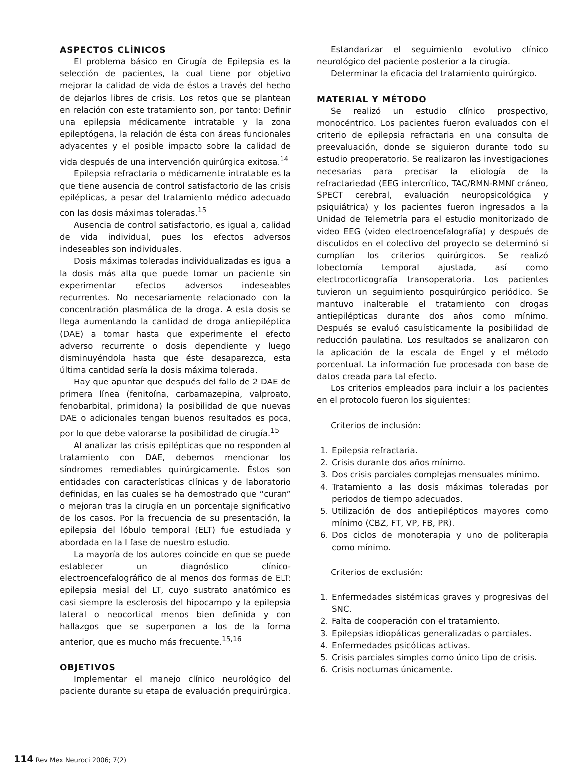ASPECTOS CLÍNICOS
El problema básico en Cirugía de Epilepsia es la selección de pacientes, la cual tiene por objetivo mejorar la calidad de vida de éstos a través del hecho de dejarlos libres de crisis. Los retos que se plantean en relación con este tratamiento son, por tanto: Definir una epilepsia médicamente intratable y la zona epileptógena, la relación de ésta con áreas funcionales adyacentes y el posible impacto sobre la calidad de vida después de una intervención quirúrgica exitosa.<sup>14</sup>
Epilepsia refractaria o médicamente intratable es la que tiene ausencia de control satisfactorio de las crisis epilépticas, a pesar del tratamiento médico adecuado con las dosis máximas toleradas.<sup>15</sup>
Ausencia de control satisfactorio, es igual a, calidad de vida individual, pues los efectos adversos indeseables son individuales.
Dosis máximas toleradas individualizadas es igual a la dosis más alta que puede tomar un paciente sin experimentar efectos adversos indeseables recurrentes. No necesariamente relacionado con la concentración plasmática de la droga. A esta dosis se llega aumentando la cantidad de droga antiepiléptica (DAE) a tomar hasta que experimente el efecto adverso recurrente o dosis dependiente y luego disminuyéndola hasta que éste desaparezca, esta última cantidad sería la dosis máxima tolerada.
Hay que apuntar que después del fallo de 2 DAE de primera línea (fenitoína, carbamazepina, valproato, fenobarbital, primidona) la posibilidad de que nuevas DAE o adicionales tengan buenos resultados es poca, por lo que debe valorarse la posibilidad de cirugía.<sup>15</sup>
Al analizar las crisis epilépticas que no responden al tratamiento con DAE, debemos mencionar los síndromes remediables quirúrgicamente. Éstos son entidades con características clínicas y de laboratorio definidas, en las cuales se ha demostrado que “curan” o mejoran tras la cirugía en un porcentaje significativo de los casos. Por la frecuencia de su presentación, la epilepsia del lóbulo temporal (ELT) fue estudiada y abordada en la I fase de nuestro estudio.
La mayoría de los autores coincide en que se puede establecer un diagnóstico clínico-electroencefalográfico de al menos dos formas de ELT: epilepsia mesial del LT, cuyo sustrato anatómico es casi siempre la esclerosis del hipocampo y la epilepsia lateral o neocortical menos bien definida y con hallazgos que se superponen a los de la forma anterior, que es mucho más frecuente.<sup>15,16</sup>
OBJETIVOS
Implementar el manejo clínico neurológico del paciente durante su etapa de evaluación prequirúrgica.
Estandarizar el seguimiento evolutivo clínico neurológico del paciente posterior a la cirugía.
Determinar la eficacia del tratamiento quirúrgico.
MATERIAL Y MÉTODO
Se realizó un estudio clínico prospectivo, monocéntrico. Los pacientes fueron evaluados con el criterio de epilepsia refractaria en una consulta de preevaluación, donde se siguieron durante todo su estudio preoperatorio. Se realizaron las investigaciones necesarias para precisar la etiología de la refractariedad (EEG intercrítico, TAC/RMN-RMNf cráneo, SPECT cerebral, evaluación neuropsicológica y psiquiátrica) y los pacientes fueron ingresados a la Unidad de Telemetría para el estudio monitorizado de video EEG (video electroencefalografía) y después de discutidos en el colectivo del proyecto se determinó si cumplían los criterios quirúrgicos. Se realizó lobectomía temporal ajustada, así como electrocorticografía transoperatoria. Los pacientes tuvieron un seguimiento posquirúrgico periódico. Se mantuvo inalterable el tratamiento con drogas antiepilépticas durante dos años como mínimo. Después se evaluó casuísticamente la posibilidad de reducción paulatina. Los resultados se analizaron con la aplicación de la escala de Engel y el método porcentual. La información fue procesada con base de datos creada para tal efecto.
Los criterios empleados para incluir a los pacientes en el protocolo fueron los siguientes:
Criterios de inclusión:
1. Epilepsia refractaria.
2. Crisis durante dos años mínimo.
3. Dos crisis parciales complejas mensuales mínimo.
4. Tratamiento a las dosis máximas toleradas por periodos de tiempo adecuados.
5. Utilización de dos antiepilépticos mayores como mínimo (CBZ, FT, VP, FB, PR).
6. Dos ciclos de monoterapia y uno de politerapia como mínimo.
Criterios de exclusión:
1. Enfermedades sistémicas graves y progresivas del SNC.
2. Falta de cooperación con el tratamiento.
3. Epilepsias idiopáticas generalizadas o parciales.
4. Enfermedades psicóticas activas.
5. Crisis parciales simples como único tipo de crisis.
6. Crisis nocturnas únicamente.
114 Rev Mex Neuroci 2006; 7(2)